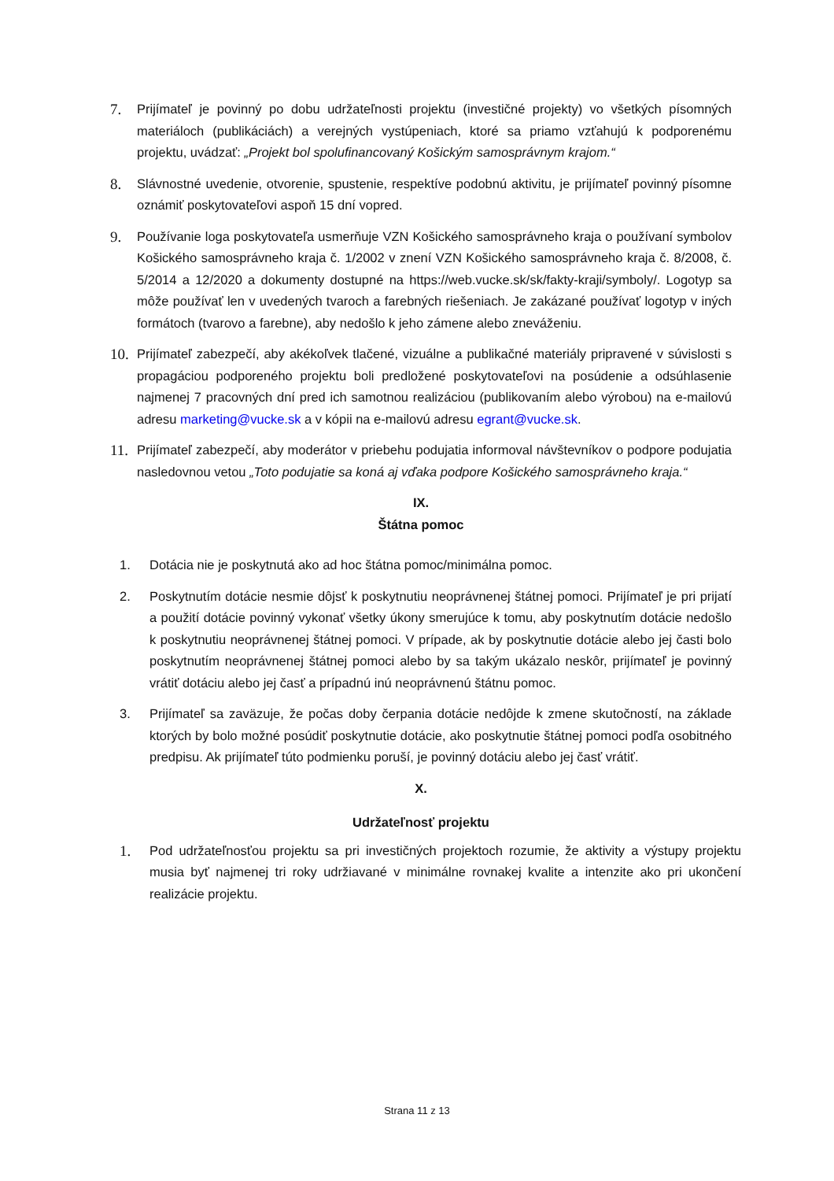7.
Prijímateľ je povinný po dobu udržateľnosti projektu (investičné projekty) vo všetkých písomných materiáloch (publikáciách) a verejných vystúpeniach, ktoré sa priamo vzťahujú k podporenému projektu, uvádzať: „Projekt bol spolufinancovaný Košickým samosprávnym krajom.“
8.
Slávnostné uvedenie, otvorenie, spustenie, respektíve podobnú aktivitu, je prijímateľ povinný písomne oznámiť poskytovateľovi aspoň 15 dní vopred.
9.
Používanie loga poskytovateľa usmerňuje VZN Košického samosprávneho kraja o používaní symbolov Košického samosprávneho kraja č. 1/2002 v znení VZN Košického samosprávneho kraja č. 8/2008, č. 5/2014 a 12/2020 a dokumenty dostupné na https://web.vucke.sk/sk/fakty-kraji/symboly/. Logotyp sa môže používať len v uvedených tvaroch a farebných riešeniach. Je zakázané používať logotyp v iných formátoch (tvarovo a farebne), aby nedošlo k jeho zámene alebo zneváženiu.
10.
Prijímateľ zabezpečí, aby akékoľvek tlačené, vizuálne a publikačné materiály pripravené v súvislosti s propagáciou podporeného projektu boli predložené poskytovateľovi na posúdenie a odsúhlasenie najmenej 7 pracovných dní pred ich samotnou realizáciou (publikovaním alebo výrobou) na e-mailovú adresu marketing@vucke.sk a v kópii na e-mailovú adresu egrant@vucke.sk.
11.
Prijímateľ zabezpečí, aby moderátor v priebehu podujatia informoval návštevníkov o podpore podujatia nasledovnou vetou „Toto podujatie sa koná aj vďaka podpore Košického samosprávneho kraja.“
IX.
Štátna pomoc
1. Dotácia nie je poskytnutá ako ad hoc štátna pomoc/minimálna pomoc.
2. Poskytnutím dotácie nesmie dôjsť k poskytnutiu neoprávnenej štátnej pomoci. Prijímateľ je pri prijatí a použití dotácie povinný vykonať všetky úkony smerujúce k tomu, aby poskytnutím dotácie nedošlo k poskytnutiu neoprávnenej štátnej pomoci. V prípade, ak by poskytnutie dotácie alebo jej časti bolo poskytnutím neoprávnenej štátnej pomoci alebo by sa takým ukázalo neskôr, prijímateľ je povinný vrátiť dotáciu alebo jej časť a prípadnú inú neoprávnenú štátnu pomoc.
3. Prijímateľ sa zaväzuje, že počas doby čerpania dotácie nedôjde k zmene skutočností, na základe ktorých by bolo možné posúdiť poskytnutie dotácie, ako poskytnutie štátnej pomoci podľa osobitného predpisu. Ak prijímateľ túto podmienku poruší, je povinný dotáciu alebo jej časť vrátiť.
X.
Udržateľnosť projektu
1.
Pod udržateľnosťou projektu sa pri investičných projektoch rozumie, že aktivity a výstupy projektu musia byť najmenej tri roky udržiavané v minimálne rovnakej kvalite a intenzite ako pri ukončení realizácie projektu.
Strana 11 z 13